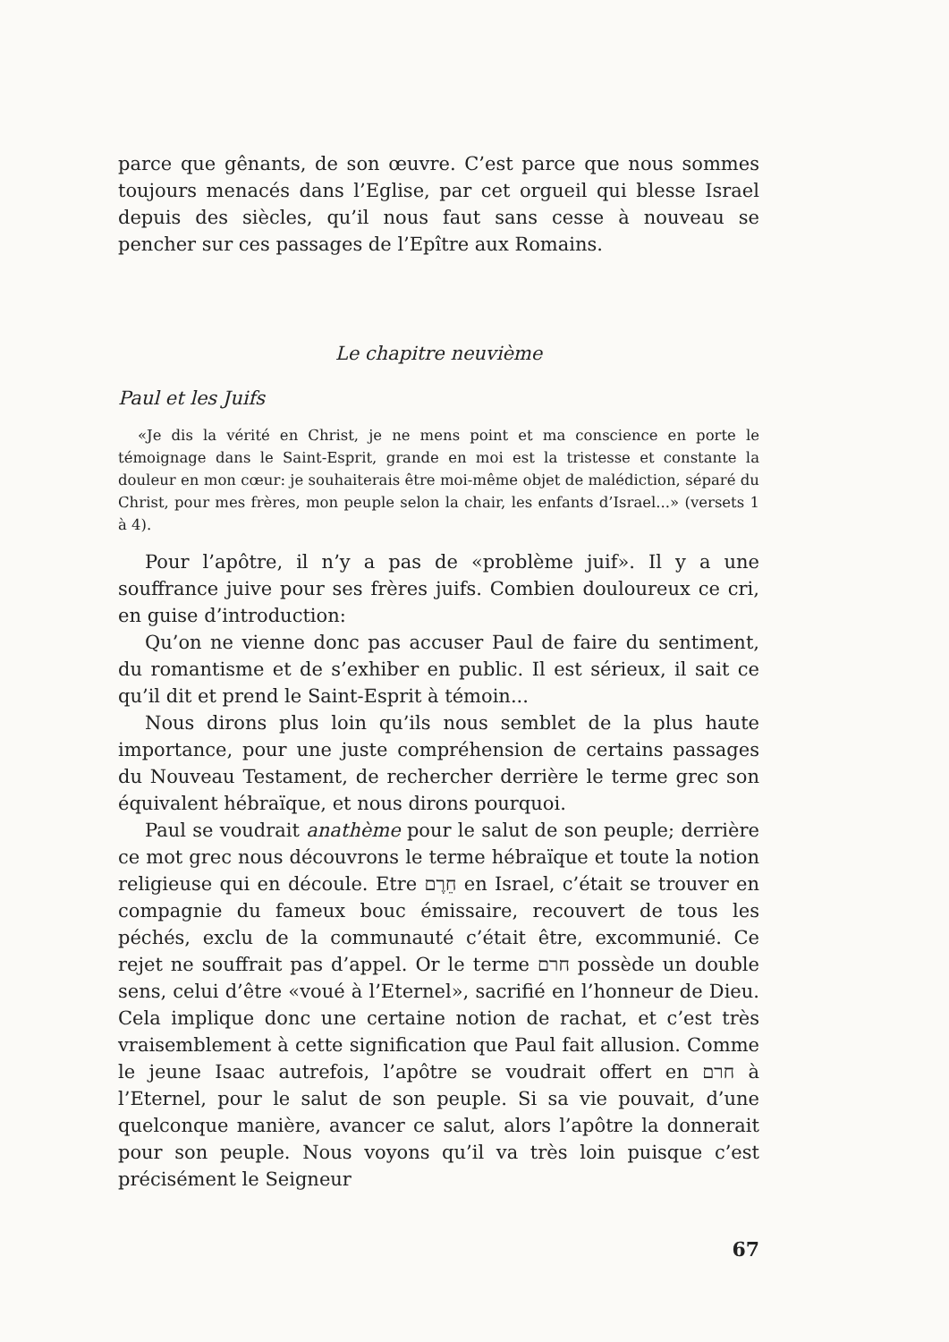parce que gênants, de son œuvre. C’est parce que nous sommes toujours menacés dans l’Eglise, par cet orgueil qui blesse Israel depuis des siècles, qu’il nous faut sans cesse à nouveau se pencher sur ces passages de l’Epître aux Romains.
Le chapitre neuvième
Paul et les Juifs
«Je dis la vérité en Christ, je ne mens point et ma conscience en porte le témoignage dans le Saint-Esprit, grande en moi est la tristesse et constante la douleur en mon cœur: je souhaiterais être moi-même objet de malédiction, séparé du Christ, pour mes frères, mon peuple selon la chair, les enfants d’Israel...» (versets 1 à 4).
Pour l’apôtre, il n’y a pas de «problème juif». Il y a une souffrance juive pour ses frères juifs. Combien douloureux ce cri, en guise d’introduction:
Qu’on ne vienne donc pas accuser Paul de faire du sentiment, du romantisme et de s’exhiber en public. Il est sérieux, il sait ce qu’il dit et prend le Saint-Esprit à témoin...
Nous dirons plus loin qu’ils nous semblet de la plus haute importance, pour une juste compréhension de certains passages du Nouveau Testament, de rechercher derrière le terme grec son équivalent hébraïque, et nous dirons pourquoi.
Paul se voudrait anathème pour le salut de son peuple; derrière ce mot grec nous découvrons le terme hébraïque et toute la notion religieuse qui en découle. Etre חֵרֶם en Israel, c’était se trouver en compagnie du fameux bouc émissaire, recouvert de tous les péchés, exclu de la communauté c’était être, excommunié. Ce rejet ne souffrait pas d’appel. Or le terme חרם possède un double sens, celui d’être «voué à l’Eternel», sacrifié en l’honneur de Dieu. Cela implique donc une certaine notion de rachat, et c’est très vraisemblement à cette signification que Paul fait allusion. Comme le jeune Isaac autrefois, l’apôtre se voudrait offert en חרם à l’Eternel, pour le salut de son peuple. Si sa vie pouvait, d’une quelconque manière, avancer ce salut, alors l’apôtre la donnerait pour son peuple. Nous voyons qu’il va très loin puisque c’est précisément le Seigneur
67